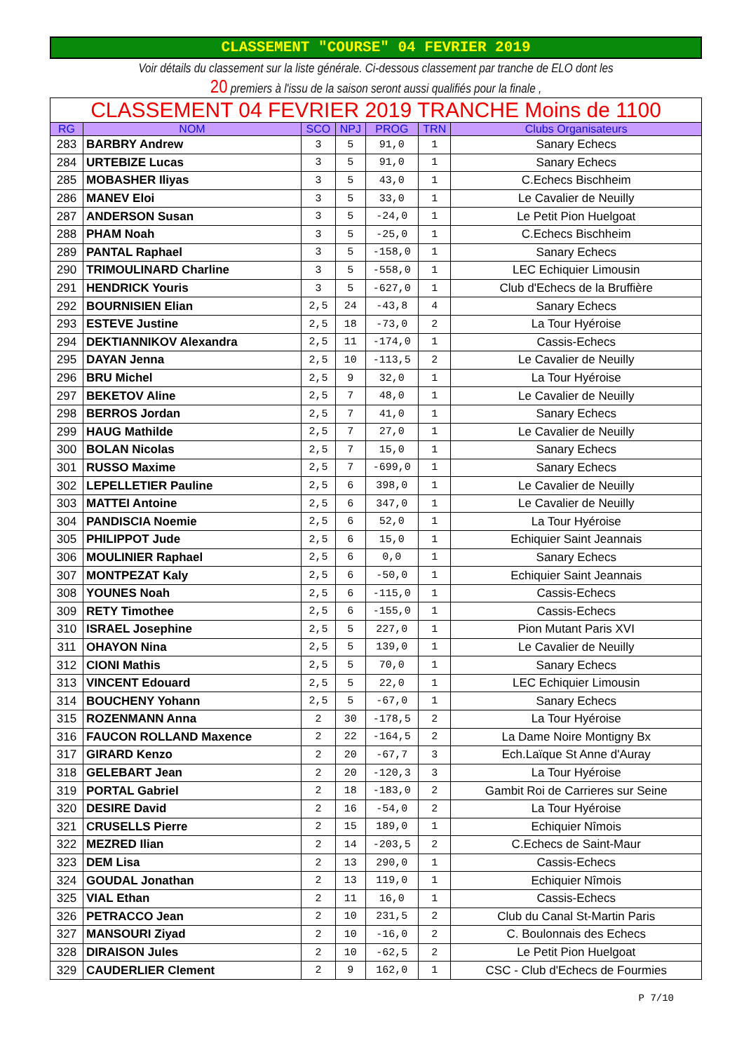CLASSEMENT "COURSE" 04 FEVRIER 2019
Voir détails du classement sur la liste générale. Ci-dessous classement par tranche de ELO dont les
20 premiers à l'issu de la saison seront aussi qualifiés pour la finale ,
| CLASSEMENT 04 FEVRIER 2019 TRANCHE Moins de 1100 | | | | | | |
| RG | NOM | SCO | NPJ | PROG | TRN | Clubs Organisateurs |
| 283 | BARBRY Andrew | 3 | 5 | 91,0 | 1 | Sanary Echecs |
| 284 | URTEBIZE Lucas | 3 | 5 | 91,0 | 1 | Sanary Echecs |
| 285 | MOBASHER Iliyas | 3 | 5 | 43,0 | 1 | C.Echecs Bischheim |
| 286 | MANEV Eloi | 3 | 5 | 33,0 | 1 | Le Cavalier de Neuilly |
| 287 | ANDERSON Susan | 3 | 5 | -24,0 | 1 | Le Petit Pion Huelgoat |
| 288 | PHAM Noah | 3 | 5 | -25,0 | 1 | C.Echecs Bischheim |
| 289 | PANTAL Raphael | 3 | 5 | -158,0 | 1 | Sanary Echecs |
| 290 | TRIMOULINARD Charline | 3 | 5 | -558,0 | 1 | LEC Echiquier Limousin |
| 291 | HENDRICK Youris | 3 | 5 | -627,0 | 1 | Club d'Echecs de la Bruffière |
| 292 | BOURNISIEN Elian | 2,5 | 24 | -43,8 | 4 | Sanary Echecs |
| 293 | ESTEVE Justine | 2,5 | 18 | -73,0 | 2 | La Tour Hyéroise |
| 294 | DEKTIANNIKOV Alexandra | 2,5 | 11 | -174,0 | 1 | Cassis-Echecs |
| 295 | DAYAN Jenna | 2,5 | 10 | -113,5 | 2 | Le Cavalier de Neuilly |
| 296 | BRU Michel | 2,5 | 9 | 32,0 | 1 | La Tour Hyéroise |
| 297 | BEKETOV Aline | 2,5 | 7 | 48,0 | 1 | Le Cavalier de Neuilly |
| 298 | BERROS Jordan | 2,5 | 7 | 41,0 | 1 | Sanary Echecs |
| 299 | HAUG Mathilde | 2,5 | 7 | 27,0 | 1 | Le Cavalier de Neuilly |
| 300 | BOLAN Nicolas | 2,5 | 7 | 15,0 | 1 | Sanary Echecs |
| 301 | RUSSO Maxime | 2,5 | 7 | -699,0 | 1 | Sanary Echecs |
| 302 | LEPELLETIER Pauline | 2,5 | 6 | 398,0 | 1 | Le Cavalier de Neuilly |
| 303 | MATTEI Antoine | 2,5 | 6 | 347,0 | 1 | Le Cavalier de Neuilly |
| 304 | PANDISCIA Noemie | 2,5 | 6 | 52,0 | 1 | La Tour Hyéroise |
| 305 | PHILIPPOT Jude | 2,5 | 6 | 15,0 | 1 | Echiquier Saint Jeannais |
| 306 | MOULINIER Raphael | 2,5 | 6 | 0,0 | 1 | Sanary Echecs |
| 307 | MONTPEZAT Kaly | 2,5 | 6 | -50,0 | 1 | Echiquier Saint Jeannais |
| 308 | YOUNES Noah | 2,5 | 6 | -115,0 | 1 | Cassis-Echecs |
| 309 | RETY Timothee | 2,5 | 6 | -155,0 | 1 | Cassis-Echecs |
| 310 | ISRAEL Josephine | 2,5 | 5 | 227,0 | 1 | Pion Mutant Paris XVI |
| 311 | OHAYON Nina | 2,5 | 5 | 139,0 | 1 | Le Cavalier de Neuilly |
| 312 | CIONI Mathis | 2,5 | 5 | 70,0 | 1 | Sanary Echecs |
| 313 | VINCENT Edouard | 2,5 | 5 | 22,0 | 1 | LEC Echiquier Limousin |
| 314 | BOUCHENY Yohann | 2,5 | 5 | -67,0 | 1 | Sanary Echecs |
| 315 | ROZENMANN Anna | 2 | 30 | -178,5 | 2 | La Tour Hyéroise |
| 316 | FAUCON ROLLAND Maxence | 2 | 22 | -164,5 | 2 | La Dame Noire Montigny Bx |
| 317 | GIRARD Kenzo | 2 | 20 | -67,7 | 3 | Ech.Laïque St Anne d'Auray |
| 318 | GELEBART Jean | 2 | 20 | -120,3 | 3 | La Tour Hyéroise |
| 319 | PORTAL Gabriel | 2 | 18 | -183,0 | 2 | Gambit Roi de Carrieres sur Seine |
| 320 | DESIRE David | 2 | 16 | -54,0 | 2 | La Tour Hyéroise |
| 321 | CRUSELLS Pierre | 2 | 15 | 189,0 | 1 | Echiquier Nîmois |
| 322 | MEZRED Ilian | 2 | 14 | -203,5 | 2 | C.Echecs de Saint-Maur |
| 323 | DEM Lisa | 2 | 13 | 290,0 | 1 | Cassis-Echecs |
| 324 | GOUDAL Jonathan | 2 | 13 | 119,0 | 1 | Echiquier Nîmois |
| 325 | VIAL Ethan | 2 | 11 | 16,0 | 1 | Cassis-Echecs |
| 326 | PETRACCO Jean | 2 | 10 | 231,5 | 2 | Club du Canal St-Martin Paris |
| 327 | MANSOURI Ziyad | 2 | 10 | -16,0 | 2 | C. Boulonnais des Echecs |
| 328 | DIRAISON Jules | 2 | 10 | -62,5 | 2 | Le Petit Pion Huelgoat |
| 329 | CAUDERLIER Clement | 2 | 9 | 162,0 | 1 | CSC - Club d'Echecs de Fourmies |
P 7/10